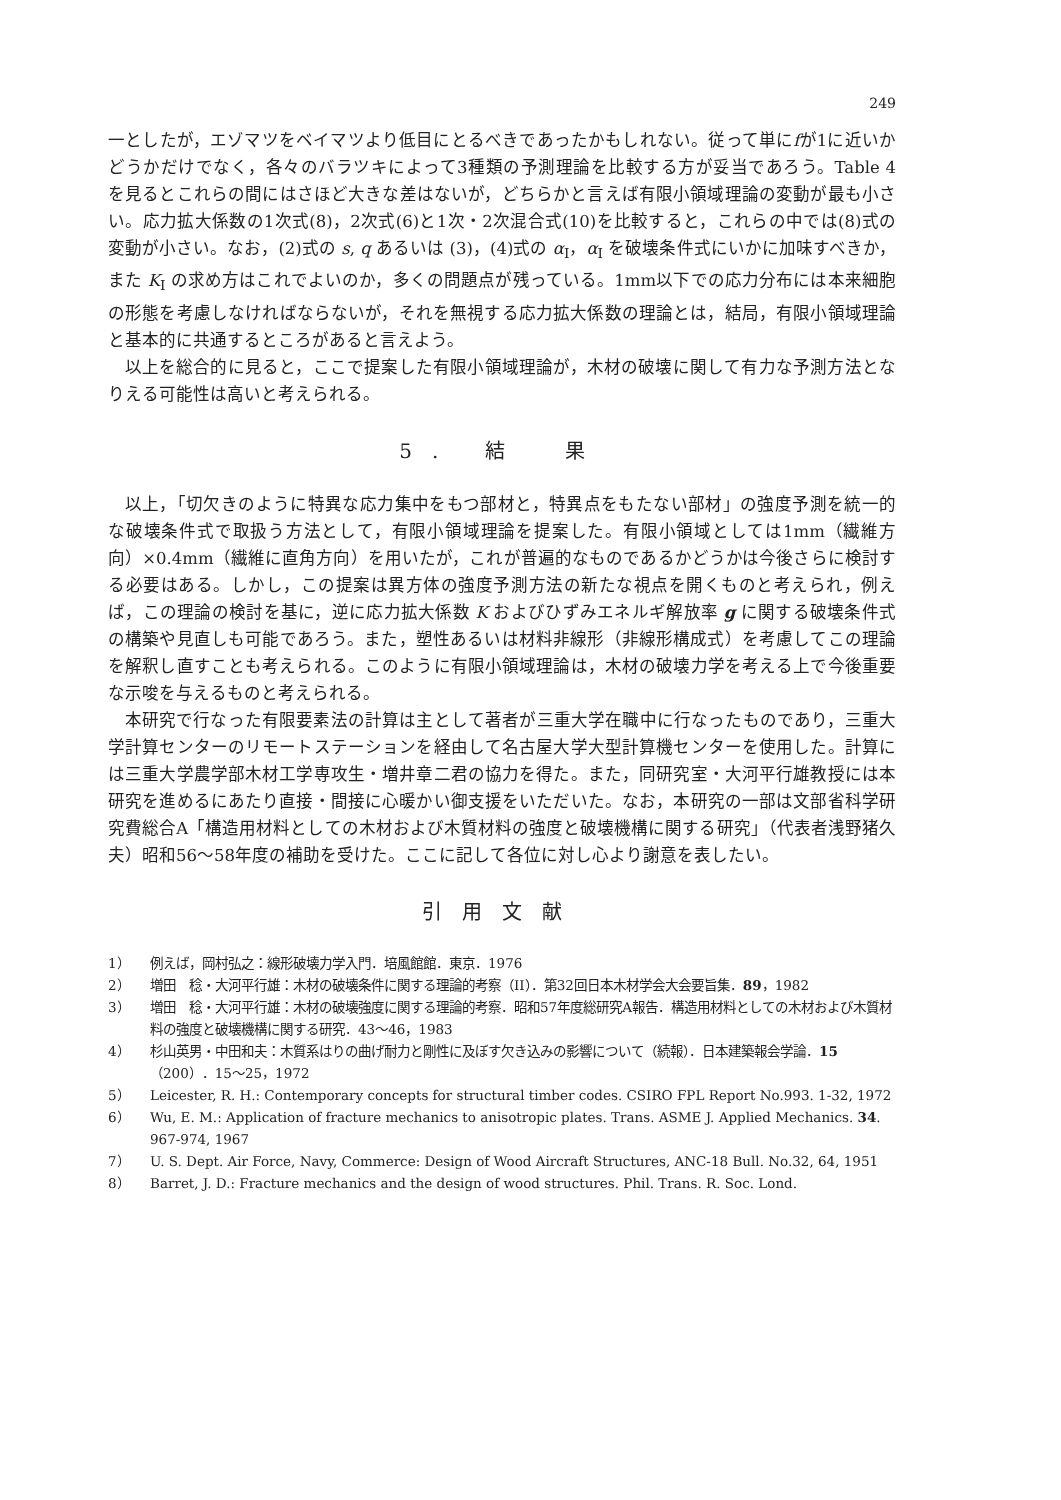249
一としたが，エゾマツをベイマツより低目にとるべきであったかもしれない。従って単にfが1に近いかどうかだけでなく，各々のバラツキによって3種類の予測理論を比較する方が妥当であろう。Table 4 を見るとこれらの間にはさほど大きな差はないが，どちらかと言えば有限小領域理論の変動が最も小さい。応力拡大係数の1次式(8)，2次式(6)と1次・2次混合式(10)を比較すると，これらの中では(8)式の変動が小さい。なお，(2)式の s, q あるいは (3)，(4)式の α<sub>I</sub>，α<sub>I</sub> を破壊条件式にいかに加味すべきか，また K<sub>I</sub> の求め方はこれでよいのか，多くの問題点が残っている。1mm以下での応力分布には本来細胞の形態を考慮しなければならないが，それを無視する応力拡大係数の理論とは，結局，有限小領域理論と基本的に共通するところがあると言えよう。
以上を総合的に見ると，ここで提案した有限小領域理論が，木材の破壊に関して有力な予測方法となりえる可能性は高いと考えられる。
5. 結　果
以上，「切欠きのように特異な応力集中をもつ部材と，特異点をもたない部材」の強度予測を統一的な破壊条件式で取扱う方法として，有限小領域理論を提案した。有限小領域としては1mm（繊維方向）×0.4mm（繊維に直角方向）を用いたが，これが普遍的なものであるかどうかは今後さらに検討する必要はある。しかし，この提案は異方体の強度予測方法の新たな視点を開くものと考えられ，例えば，この理論の検討を基に，逆に応力拡大係数 K およびひずみエネルギ解放率 g に関する破壊条件式の構築や見直しも可能であろう。また，塑性あるいは材料非線形（非線形構成式）を考慮してこの理論を解釈し直すことも考えられる。このように有限小領域理論は，木材の破壊力学を考える上で今後重要な示唆を与えるものと考えられる。
本研究で行なった有限要素法の計算は主として著者が三重大学在職中に行なったものであり，三重大学計算センターのリモートステーションを経由して名古屋大学大型計算機センターを使用した。計算には三重大学農学部木材工学専攻生・増井章二君の協力を得た。また，同研究室・大河平行雄教授には本研究を進めるにあたり直接・間接に心暖かい御支援をいただいた。なお，本研究の一部は文部省科学研究費総合A「構造用材料としての木材および木質材料の強度と破壊機構に関する研究」（代表者浅野猪久夫）昭和56～58年度の補助を受けた。ここに記して各位に対し心より謝意を表したい。
引用文献
1） 例えば，岡村弘之：線形破壊力学入門．培風館館．東京．1976
2） 増田　稔・大河平行雄：木材の破壊条件に関する理論的考察（II）．第32回日本木材学会大会要旨集．89，1982
3） 増田　稔・大河平行雄：木材の破壊強度に関する理論的考察．昭和57年度総研究A報告．構造用材料としての木材および木質材料の強度と破壊機構に関する研究．43～46，1983
4） 杉山英男・中田和夫：木質系はりの曲げ耐力と剛性に及ぼす欠き込みの影響について（続報）．日本建築報会学論．15（200）．15～25，1972
5） Leicester, R. H.: Contemporary concepts for structural timber codes. CSIRO FPL Report No.993. 1-32, 1972
6） Wu, E. M.: Application of fracture mechanics to anisotropic plates. Trans. ASME J. Applied Mechanics. 34. 967-974, 1967
7） U. S. Dept. Air Force, Navy, Commerce: Design of Wood Aircraft Structures, ANC-18 Bull. No.32, 64, 1951
8） Barret, J. D.: Fracture mechanics and the design of wood structures. Phil. Trans. R. Soc. Lond.